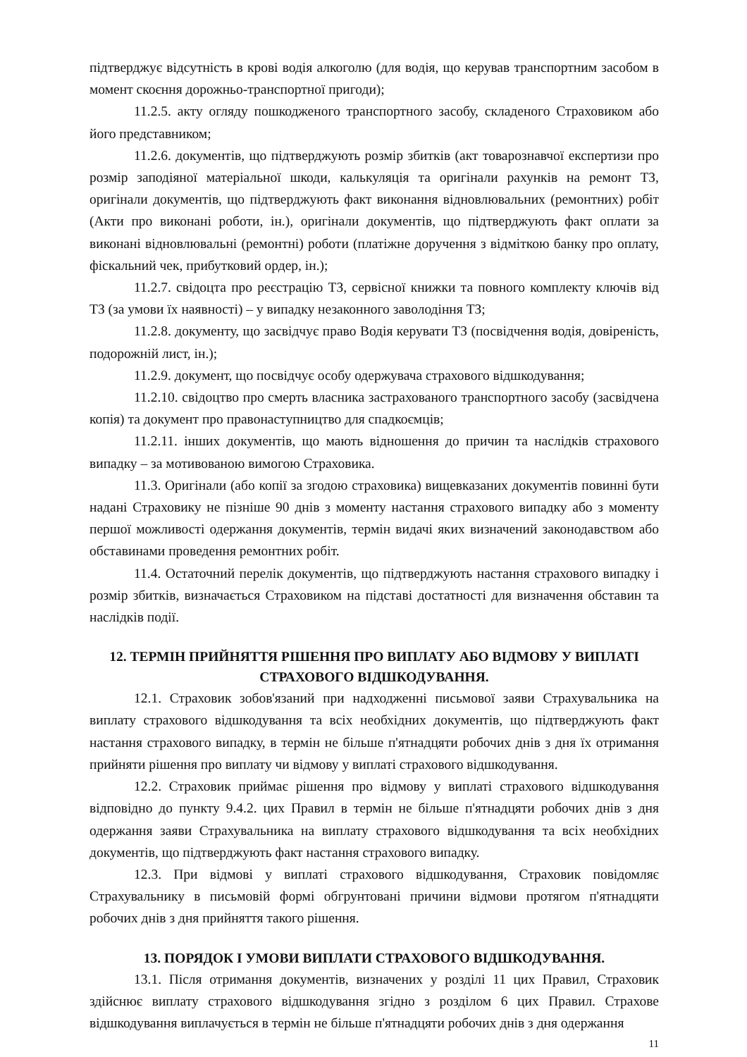підтверджує відсутність в крові водія алкоголю (для водія, що керував транспортним засобом в момент скоєння дорожньо-транспортної пригоди);
11.2.5. акту огляду пошкодженого транспортного засобу, складеного Страховиком або його представником;
11.2.6. документів, що підтверджують розмір збитків (акт товарознавчої експертизи про розмір заподіяної матеріальної шкоди, калькуляція та оригінали рахунків на ремонт ТЗ, оригінали документів, що підтверджують факт виконання відновлювальних (ремонтних) робіт (Акти про виконані роботи, ін.), оригінали документів, що підтверджують факт оплати за виконані відновлювальні (ремонтні) роботи (платіжне доручення з відміткою банку про оплату, фіскальний чек, прибутковий ордер, ін.);
11.2.7. свідоцта про реєстрацію ТЗ, сервісної книжки та повного комплекту ключів від ТЗ (за умови їх наявності) – у випадку незаконного заволодіння ТЗ;
11.2.8. документу, що засвідчує право Водія керувати ТЗ (посвідчення водія, довіреність, подорожній лист, ін.);
11.2.9. документ, що посвідчує особу одержувача страхового відшкодування;
11.2.10. свідоцтво про смерть власника застрахованого транспортного засобу (засвідчена копія) та документ про правонаступництво для спадкоємців;
11.2.11. інших документів, що мають відношення до причин та наслідків страхового випадку – за мотивованою вимогою Страховика.
11.3. Оригінали (або копії за згодою страховика) вищевказаних документів повинні бути надані Страховику не пізніше 90 днів з моменту настання страхового випадку або з моменту першої можливості одержання документів, термін видачі яких визначений законодавством або обставинами проведення ремонтних робіт.
11.4. Остаточний перелік документів, що підтверджують настання страхового випадку і розмір збитків, визначається Страховиком на підставі достатності для визначення обставин та наслідків події.
12. ТЕРМІН ПРИЙНЯТТЯ РІШЕННЯ ПРО ВИПЛАТУ АБО ВІДМОВУ У ВИПЛАТІ СТРАХОВОГО ВІДШКОДУВАННЯ.
12.1. Страховик зобов'язаний при надходженні письмової заяви Страхувальника на виплату страхового відшкодування та всіх необхідних документів, що підтверджують факт настання страхового випадку, в термін не більше п'ятнадцяти робочих днів з дня їх отримання прийняти рішення про виплату чи відмову у виплаті страхового відшкодування.
12.2. Страховик приймає рішення про відмову у виплаті страхового відшкодування відповідно до пункту 9.4.2. цих Правил в термін не більше п'ятнадцяти робочих днів з дня одержання заяви Страхувальника на виплату страхового відшкодування та всіх необхідних документів, що підтверджують факт настання страхового випадку.
12.3. При відмові у виплаті страхового відшкодування, Страховик повідомляє Страхувальнику в письмовій формі обгрунтовані причини відмови протягом п'ятнадцяти робочих днів з дня прийняття такого рішення.
13. ПОРЯДОК І УМОВИ ВИПЛАТИ СТРАХОВОГО ВІДШКОДУВАННЯ.
13.1. Після отримання документів, визначених у розділі 11 цих Правил, Страховик здійснює виплату страхового відшкодування згідно з розділом 6 цих Правил. Страхове відшкодування виплачується в термін не більше п'ятнадцяти робочих днів з дня одержання
11